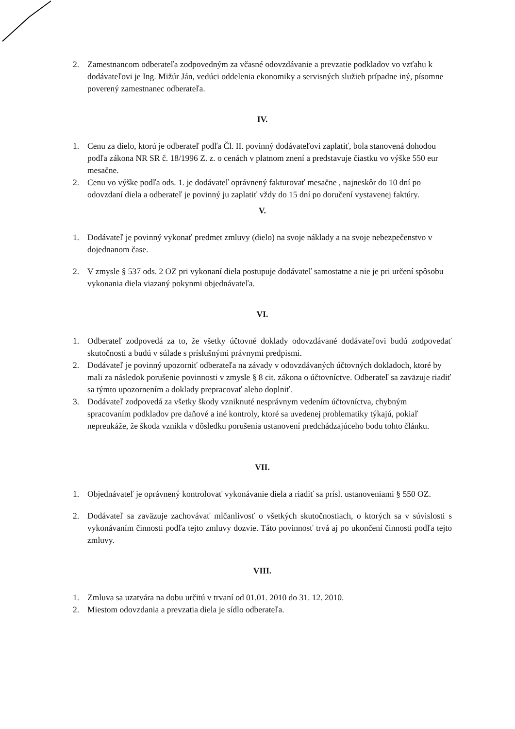2. Zamestnancom odberateľa zodpovedným za včasné odovzdávanie a prevzatie podkladov vo vzťahu k dodávateľovi je Ing. Mižúr Ján, vedúci oddelenia ekonomiky a servisných služieb prípadne iný, písomne poverený zamestnanec odberateľa.
IV.
1. Cenu za dielo, ktorú je odberateľ podľa Čl. II. povinný dodávateľovi zaplatiť, bola stanovená dohodou podľa zákona NR SR č. 18/1996 Z. z. o cenách v platnom znení a predstavuje čiastku vo výške 550 eur mesačne.
2. Cenu vo výške podľa ods. 1. je dodávateľ oprávnený fakturovať mesačne , najneskôr do 10 dní po odovzdaní diela a odberateľ je povinný ju zaplatiť vždy do 15 dní po doručení vystavenej faktúry.
V.
1. Dodávateľ je povinný vykonať predmet zmluvy (dielo) na svoje náklady a na svoje nebezpečenstvo v dojednanom čase.
2. V zmysle § 537 ods. 2 OZ pri vykonaní diela postupuje dodávateľ samostatne a nie je pri určení spôsobu vykonania diela viazaný pokynmi objednávateľa.
VI.
1. Odberateľ zodpovedá za to, že všetky účtovné doklady odovzdávané dodávateľovi budú zodpovedať skutočnosti a budú v súlade s príslušnými právnymi predpismi.
2. Dodávateľ je povinný upozorniť odberateľa na závady v odovzdávaných účtovných dokladoch, ktoré by mali za následok porušenie povinnosti v zmysle § 8 cit. zákona o účtovníctve. Odberateľ sa zaväzuje riadiť sa týmto upozornením a doklady prepracovať alebo doplniť.
3. Dodávateľ zodpovedá za všetky škody vzniknuté nesprávnym vedením účtovníctva, chybným spracovaním podkladov pre daňové a iné kontroly, ktoré sa uvedenej problematiky týkajú, pokiaľ nepreukáže, že škoda vznikla v dôsledku porušenia ustanovení predchádzajúceho bodu tohto článku.
VII.
1. Objednávateľ je oprávnený kontrolovať vykonávanie diela a riadiť sa prísl. ustanoveniami § 550 OZ.
2. Dodávateľ sa zaväzuje zachovávať mlčanlivosť o všetkých skutočnostiach, o ktorých sa v súvislosti s vykonávaním činnosti podľa tejto zmluvy dozvie. Táto povinnosť trvá aj po ukončení činnosti podľa tejto zmluvy.
VIII.
1. Zmluva sa uzatvára na dobu určitú v trvaní od 01.01. 2010 do 31. 12. 2010.
2. Miestom odovzdania a prevzatia diela je sídlo odberateľa.